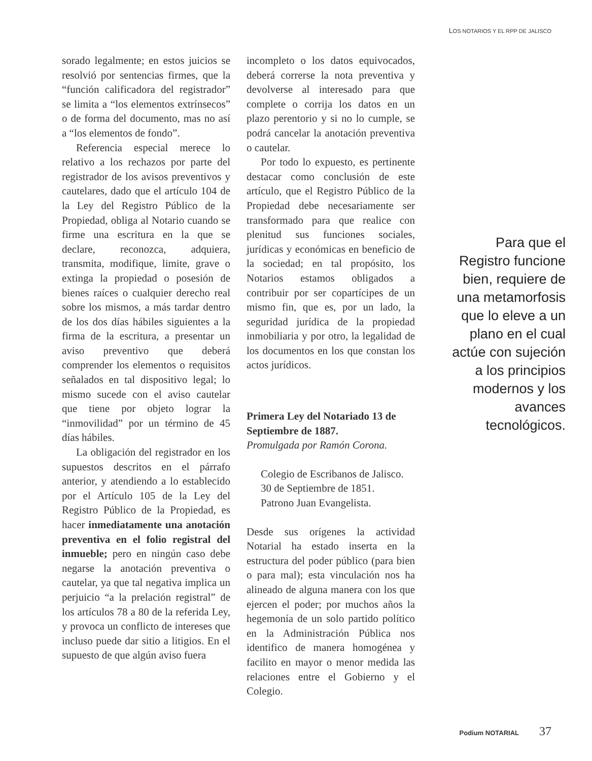LOS NOTARIOS Y EL RPP DE JALISCO
sorado legalmente; en estos juicios se resolvió por sentencias firmes, que la “función calificadora del registrador” se limita a “los elementos extrínsecos” o de forma del documento, mas no así a “los elementos de fondo”.
Referencia especial merece lo relativo a los rechazos por parte del registrador de los avisos preventivos y cautelares, dado que el artículo 104 de la Ley del Registro Público de la Propiedad, obliga al Notario cuando se firme una escritura en la que se declare, reconozca, adquiera, transmita, modifique, limite, grave o extinga la propiedad o posesión de bienes raíces o cualquier derecho real sobre los mismos, a más tardar dentro de los dos días hábiles siguientes a la firma de la escritura, a presentar un aviso preventivo que deberá comprender los elementos o requisitos señalados en tal dispositivo legal; lo mismo sucede con el aviso cautelar que tiene por objeto lograr la “inmovilidad” por un término de 45 días hábiles.
La obligación del registrador en los supuestos descritos en el párrafo anterior, y atendiendo a lo establecido por el Artículo 105 de la Ley del Registro Público de la Propiedad, es hacer inmediatamente una anotación preventiva en el folio registral del inmueble; pero en ningún caso debe negarse la anotación preventiva o cautelar, ya que tal negativa implica un perjuicio “a la prelación registral” de los artículos 78 a 80 de la referida Ley, y provoca un conflicto de intereses que incluso puede dar sitio a litigios. En el supuesto de que algún aviso fuera
incompleto o los datos equivocados, deberá correrse la nota preventiva y devolverse al interesado para que complete o corrija los datos en un plazo perentorio y si no lo cumple, se podrá cancelar la anotación preventiva o cautelar.
Por todo lo expuesto, es pertinente destacar como conclusión de este artículo, que el Registro Público de la Propiedad debe necesariamente ser transformado para que realice con plenitud sus funciones sociales, jurídicas y económicas en beneficio de la sociedad; en tal propósito, los Notarios estamos obligados a contribuir por ser copartícipes de un mismo fin, que es, por un lado, la seguridad jurídica de la propiedad inmobiliaria y por otro, la legalidad de los documentos en los que constan los actos jurídicos.
Primera Ley del Notariado 13 de Septiembre de 1887.
Promulgada por Ramón Corona.
Colegio de Escribanos de Jalisco.
30 de Septiembre de 1851.
Patrono Juan Evangelista.
Desde sus orígenes la actividad Notarial ha estado inserta en la estructura del poder público (para bien o para mal); esta vinculación nos ha alineado de alguna manera con los que ejercen el poder; por muchos años la hegemonía de un solo partido político en la Administración Pública nos identifico de manera homogénea y facilito en mayor o menor medida las relaciones entre el Gobierno y el Colegio.
Para que el Registro funcione bien, requiere de una metamorfosis que lo eleve a un plano en el cual actúe con sujeción a los principios modernos y los avances tecnológicos.
Podium NOTARIAL 37